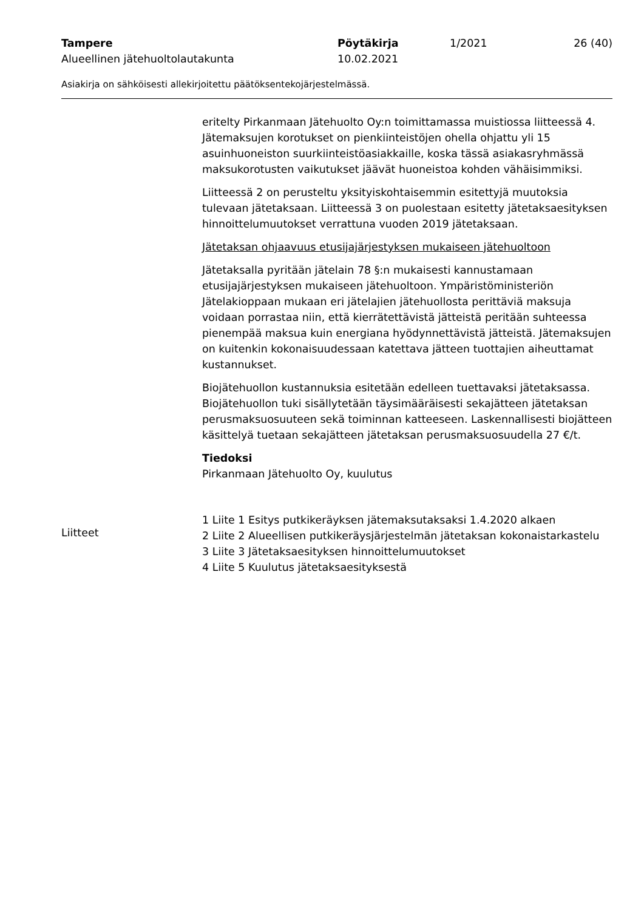Tampere Pöytäkirja 1/2021 26 (40)
Alueellinen jätehuoltolautakunta 10.02.2021
Asiakirja on sähköisesti allekirjoitettu päätöksentekojärjestelmässä.
eritelty Pirkanmaan Jätehuolto Oy:n toimittamassa muistiossa liitteessä 4. Jätemaksujen korotukset on pienkiinteistöjen ohella ohjattu yli 15 asuinhuoneiston suurkiinteistöasiakkaille, koska tässä asiakasryhmässä maksukorotusten vaikutukset jäävät huoneistoa kohden vähäisimmiksi.
Liitteessä 2 on perusteltu yksityiskohtaisemmin esitettyjä muutoksia tulevaan jätetaksaan. Liitteessä 3 on puolestaan esitetty jätetaksaesityksen hinnoittelumuutokset verrattuna vuoden 2019 jätetaksaan.
Jätetaksan ohjaavuus etusijajärjestyksen mukaiseen jätehuoltoon
Jätetaksalla pyritään jätelain 78 §:n mukaisesti kannustamaan etusijajärjestyksen mukaiseen jätehuoltoon. Ympäristöministeriön Jätelakioppaan mukaan eri jätelajien jätehuollosta perittäviä maksuja voidaan porrastaa niin, että kierrätettävistä jätteistä peritään suhteessa pienempää maksua kuin energiana hyödynnettävistä jätteistä. Jätemaksujen on kuitenkin kokonaisuudessaan katettava jätteen tuottajien aiheuttamat kustannukset.
Biojätehuollon kustannuksia esitetään edelleen tuettavaksi jätetaksassa. Biojätehuollon tuki sisällytetään täysimääräisesti sekajätteen jätetaksan perusmaksuosuuteen sekä toiminnan katteeseen. Laskennallisesti biojätteen käsittelyä tuetaan sekajätteen jätetaksan perusmaksuosuudella 27 €/t.
Tiedoksi
Pirkanmaan Jätehuolto Oy, kuulutus
1 Liite 1 Esitys putkikeräyksen jätemaksutaksaksi 1.4.2020 alkaen
2 Liite 2 Alueellisen putkikeräysjärjestelmän jätetaksan kokonaistarkastelu
3 Liite 3 Jätetaksaesityksen hinnoittelumuutokset
4 Liite 5 Kuulutus jätetaksaesityksestä
Liitteet